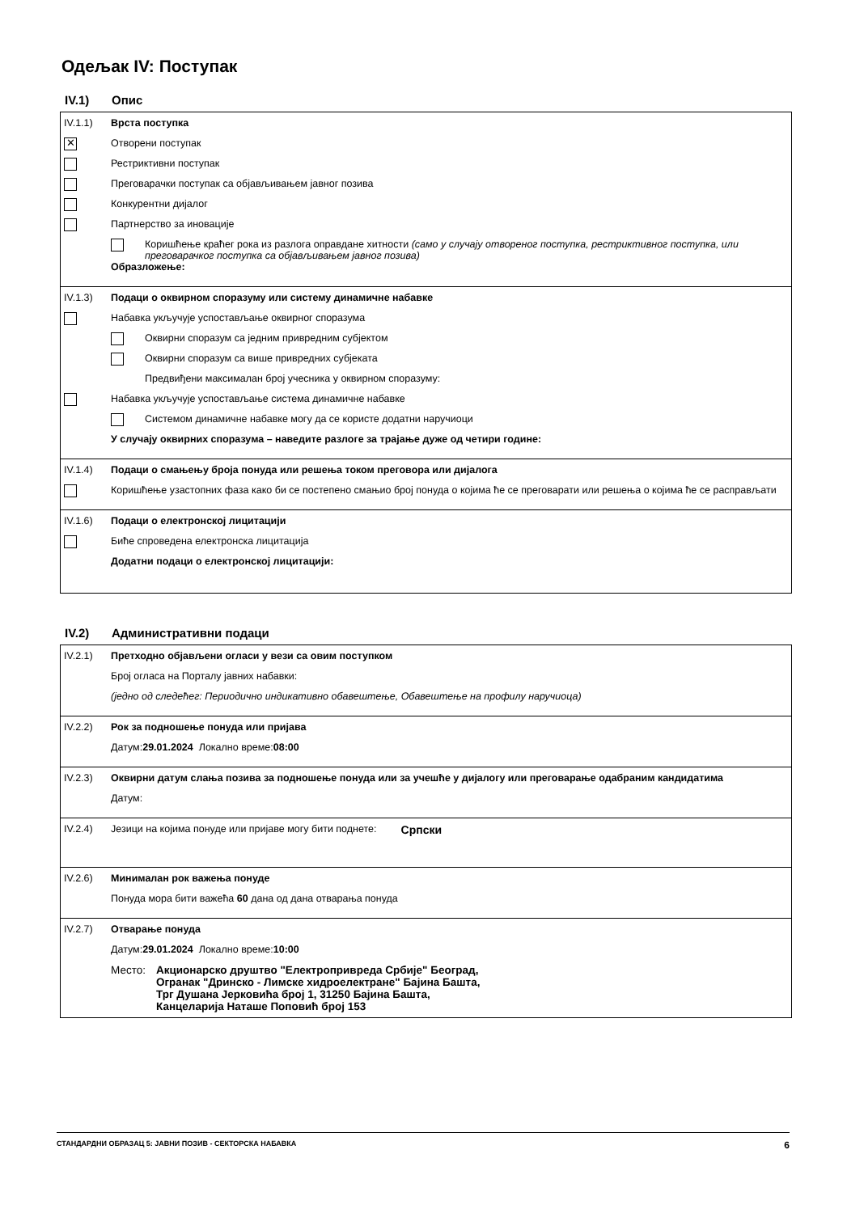Одељак IV: Поступак
IV.1) Опис
IV.1.1) Врста поступка
✕ Отворени поступак
Рестриктивни поступак
Преговарачки поступак са објављивањем јавног позива
Конкурентни дијалог
Партнерство за иновације
Коришћење краћег рока из разлога оправдане хитности (само у случају отвореног поступка, рестриктивног поступка, или преговарачког поступка са објављивањем јавног позива)
Образложење:
IV.1.3) Подаци о оквирном споразуму или систему динамичне набавке
Набавка укључује успостављање оквирног споразума
Оквирни споразум са једним привредним субјектом
Оквирни споразум са више привредних субјеката
Предвиђени максималан број учесника у оквирном споразуму:
Набавка укључује успостављање система динамичне набавке
Системом динамичне набавке могу да се користе додатни наручиоци
У случају оквирних споразума – наведите разлоге за трајање дуже од четири године:
IV.1.4) Подаци о смањењу броја понуда или решења током преговора или дијалога
Коришћење узастопних фаза како би се постепено смањио број понуда о којима ће се преговарати или решења о којима ће се расправљати
IV.1.6) Подаци о електронској лицитацији
Биће спроведена електронска лицитација
Додатни подаци о електронској лицитацији:
IV.2) Административни подаци
IV.2.1) Претходно објављени огласи у вези са овим поступком
Број огласа на Порталу јавних набавки:
(једно од следећег: Периодично индикативно обавештење, Обавештење на профилу наручиоца)
IV.2.2) Рок за подношење понуда или пријава
Датум: 29.01.2024 Локално време: 08:00
IV.2.3) Оквирни датум слања позива за подношење понуда или за учешће у дијалогу или преговарање одабраним кандидатима
Датум:
IV.2.4) Језици на којима понуде или пријаве могу бити поднете: Српски
IV.2.6) Минималан рок важења понуде
Понуда мора бити важећа 60 дана од дана отварања понуда
IV.2.7) Отварање понуда
Датум: 29.01.2024 Локално време: 10:00
Место: Акционарско друштво "Електропривреда Србије" Београд,
Огранак "Дринско - Лимске хидроелектране" Бајина Башта,
Трг Душана Јерковића број 1, 31250 Бајина Башта,
Канцеларија Наташе Поповић број 153
СТАНДАРДНИ ОБРАЗАЦ 5: ЈАВНИ ПОЗИВ - СЕКТОРСКА НАБАВКА 6